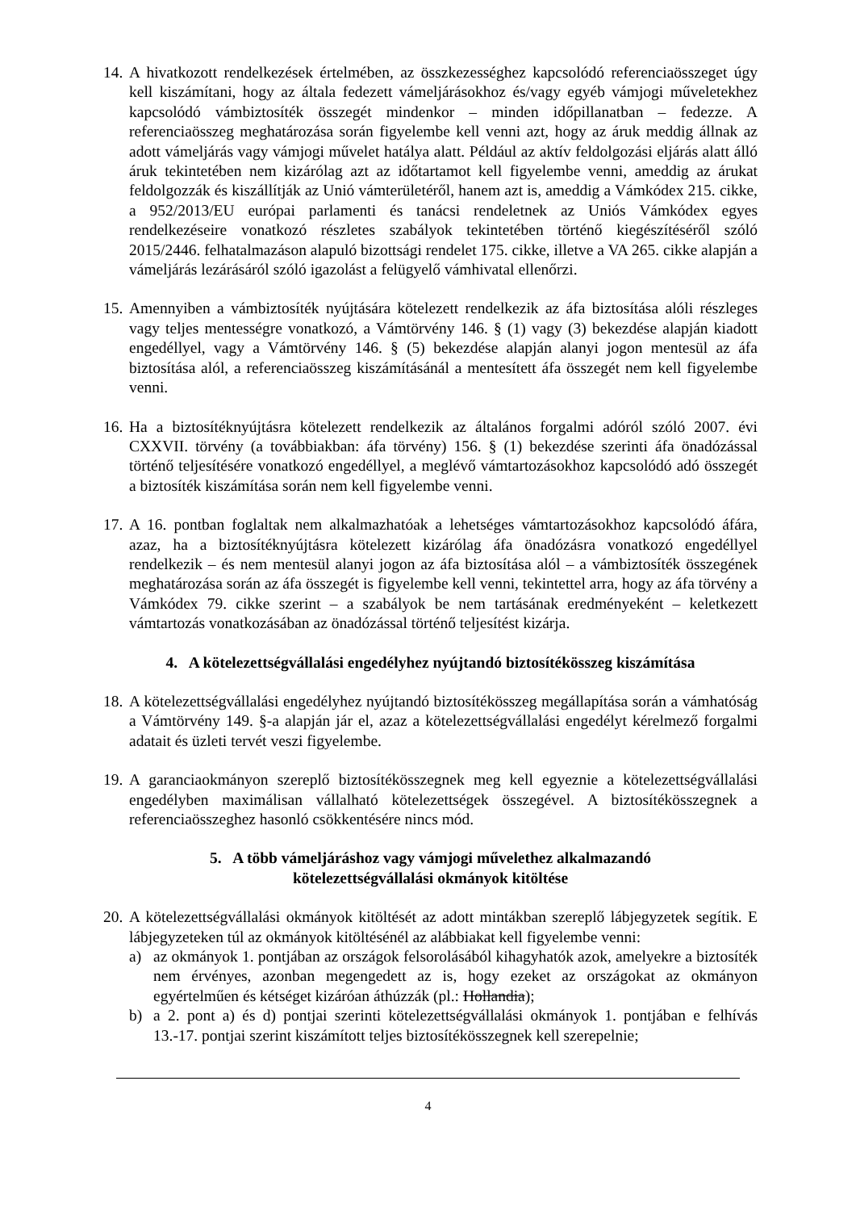14.
A hivatkozott rendelkezések értelmében, az összkezességhez kapcsolódó referenciaösszeget úgy kell kiszámítani, hogy az általa fedezett vámeljárásokhoz és/vagy egyéb vámjogi műveletekhez kapcsolódó vámbiztosíték összegét mindenkor – minden időpillanatban – fedezze. A referenciaösszeg meghatározása során figyelembe kell venni azt, hogy az áruk meddig állnak az adott vámeljárás vagy vámjogi művelet hatálya alatt. Például az aktív feldolgozási eljárás alatt álló áruk tekintetében nem kizárólag azt az időtartamot kell figyelembe venni, ameddig az árukat feldolgozzák és kiszállítják az Unió vámterületéről, hanem azt is, ameddig a Vámkódex 215. cikke, a 952/2013/EU európai parlamenti és tanácsi rendeletnek az Uniós Vámkódex egyes rendelkezéseire vonatkozó részletes szabályok tekintetében történő kiegészítéséről szóló 2015/2446. felhatalmazáson alapuló bizottsági rendelet 175. cikke, illetve a VA 265. cikke alapján a vámeljárás lezárásáról szóló igazolást a felügyelő vámhivatal ellenőrzi.
15.
Amennyiben a vámbiztosíték nyújtására kötelezett rendelkezik az áfa biztosítása alóli részleges vagy teljes mentességre vonatkozó, a Vámtörvény 146. § (1) vagy (3) bekezdése alapján kiadott engedéllyel, vagy a Vámtörvény 146. § (5) bekezdése alapján alanyi jogon mentesül az áfa biztosítása alól, a referenciaösszeg kiszámításánál a mentesített áfa összegét nem kell figyelembe venni.
16.
Ha a biztosítéknyújtásra kötelezett rendelkezik az általános forgalmi adóról szóló 2007. évi CXXVII. törvény (a továbbiakban: áfa törvény) 156. § (1) bekezdése szerinti áfa önadózással történő teljesítésére vonatkozó engedéllyel, a meglévő vámtartozásokhoz kapcsolódó adó összegét a biztosíték kiszámítása során nem kell figyelembe venni.
17.
A 16. pontban foglaltak nem alkalmazhatóak a lehetséges vámtartozásokhoz kapcsolódó áfára, azaz, ha a biztosítéknyújtásra kötelezett kizárólag áfa önadózásra vonatkozó engedéllyel rendelkezik – és nem mentesül alanyi jogon az áfa biztosítása alól – a vámbiztosíték összegének meghatározása során az áfa összegét is figyelembe kell venni, tekintettel arra, hogy az áfa törvény a Vámkódex 79. cikke szerint – a szabályok be nem tartásának eredményeként – keletkezett vámtartozás vonatkozásában az önadózással történő teljesítést kizárja.
4. A kötelezettségvállalási engedélyhez nyújtandó biztosítékösszeg kiszámítása
18.
A kötelezettségvállalási engedélyhez nyújtandó biztosítékösszeg megállapítása során a vámhatóság a Vámtörvény 149. §-a alapján jár el, azaz a kötelezettségvállalási engedélyt kérelmező forgalmi adatait és üzleti tervét veszi figyelembe.
19.
A garanciaokmányon szereplő biztosítékösszegnek meg kell egyeznie a kötelezettségvállalási engedélyben maximálisan vállalható kötelezettségek összegével. A biztosítékösszegnek a referenciaösszeghez hasonló csökkentésére nincs mód.
5. A több vámeljáráshoz vagy vámjogi művelethez alkalmazandó
kötelezettségvállalási okmányok kitöltése
20.
A kötelezettségvállalási okmányok kitöltését az adott mintákban szereplő lábjegyzetek segítik. E lábjegyzeteken túl az okmányok kitöltésénél az alábbiakat kell figyelembe venni:
a) az okmányok 1. pontjában az országok felsorolásából kihagyhatók azok, amelyekre a biztosíték nem érvényes, azonban megengedett az is, hogy ezeket az országokat az okmányon egyértelműen és kétséget kizáróan áthúzzák (pl.: Hollandia);
b) a 2. pont a) és d) pontjai szerinti kötelezettségvállalási okmányok 1. pontjában e felhívás 13.-17. pontjai szerint kiszámított teljes biztosítékösszegnek kell szerepelnie;
4